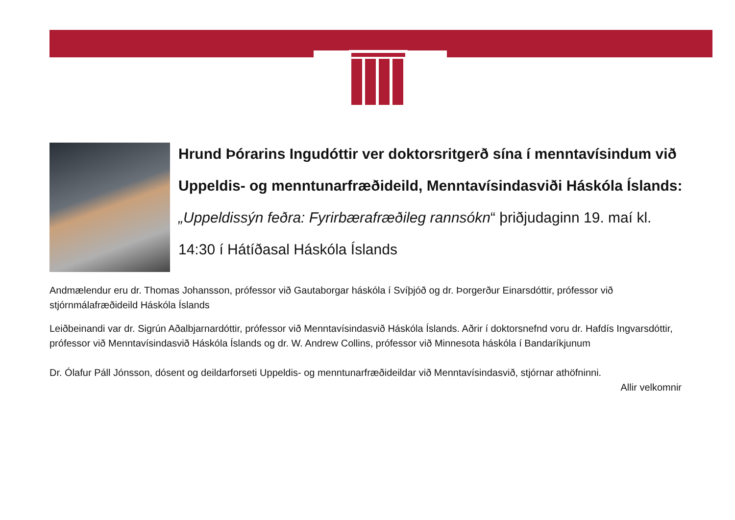Hrund Þórarins Ingudóttir ver doktorsritgerð sína í menntavísindum við Uppeldis- og menntunarfræðideild, Menntavísindasviði Háskóla Íslands: „Uppeldissýn feðra: Fyrirbærafræðileg rannsókn“ þriðjudaginn 19. maí kl. 14:30 í Hátíðasal Háskóla Íslands
Andmælendur eru dr. Thomas Johansson, prófessor við Gautaborgar háskóla í Svíþjóð og dr. Þorgerður Einarsdóttir, prófessor við stjórnmálafræðideild Háskóla Íslands
Leiðbeinandi var dr. Sigrún Aðalbjarnardóttir, prófessor við Menntavísindasvið Háskóla Íslands. Aðrir í doktorsnefnd voru dr. Hafdís Ingvarsdóttir, prófessor við Menntavísindasvið Háskóla Íslands og dr. W. Andrew Collins, prófessor við Minnesota háskóla í Bandaríkjunum
Dr. Ólafur Páll Jónsson, dósent og deildarforseti Uppeldis- og menntunarfræðideildar við Menntavísindasvið, stjórnar athöfninni.
Allir velkomnir